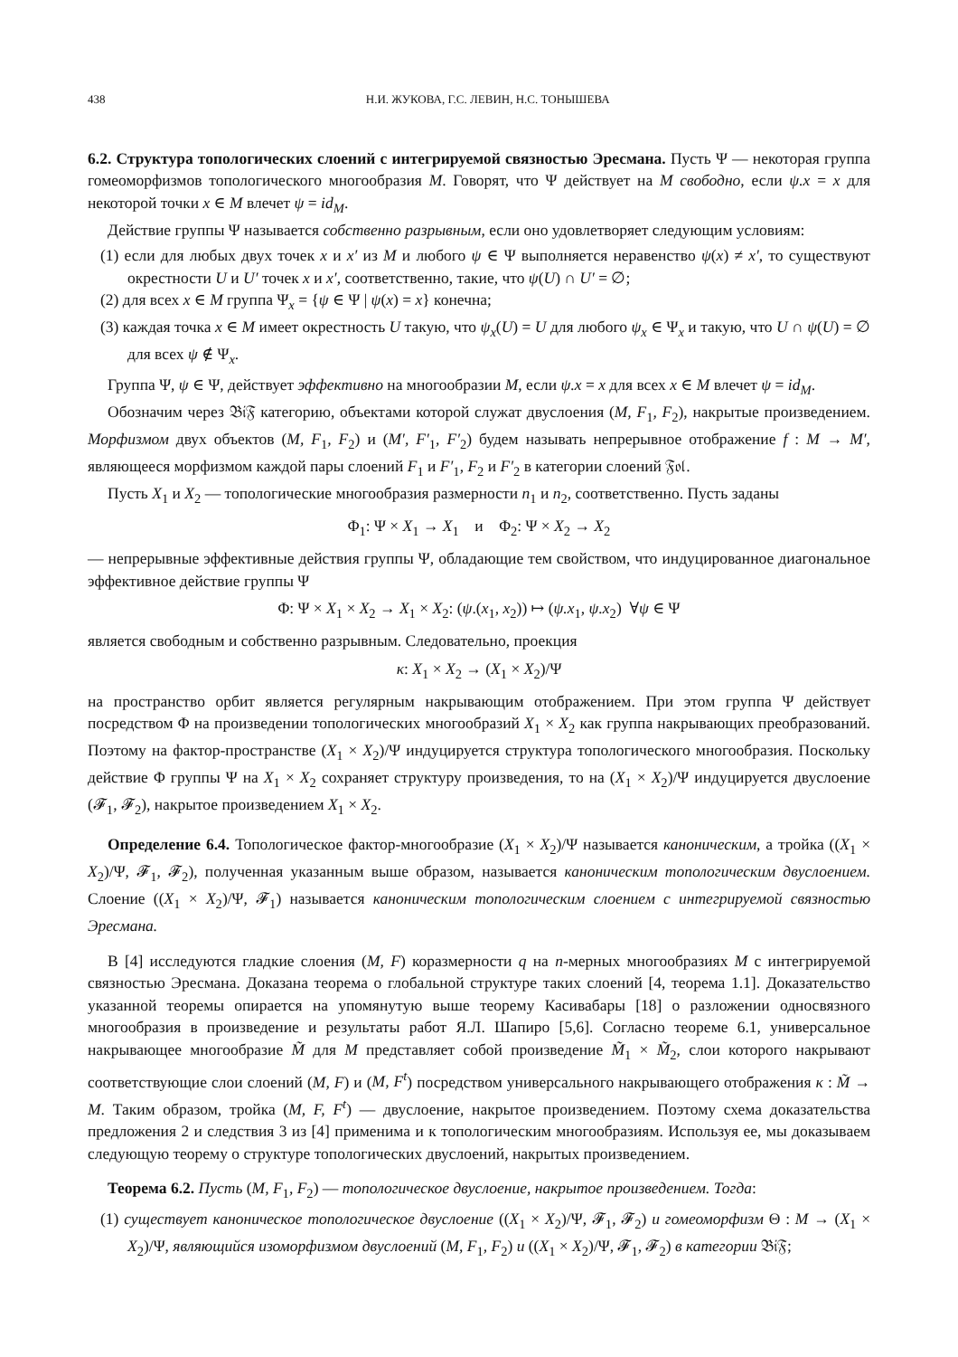438 Н.И. ЖУКОВА, Г.С. ЛЕВИН, Н.С. ТОНЫШЕВА
6.2. Структура топологических слоений с интегрируемой связностью Эресмана. Пусть Ψ — некоторая группа гомеоморфизмов топологического многообразия M. Говорят, что Ψ действует на M свободно, если ψ.x = x для некоторой точки x ∈ M влечет ψ = id<sub>M</sub>.
Действие группы Ψ называется собственно разрывным, если оно удовлетворяет следующим условиям:
(1) если для любых двух точек x и x′ из M и любого ψ ∈ Ψ выполняется неравенство ψ(x) ≠ x′, то существуют окрестности U и U′ точек x и x′, соответственно, такие, что ψ(U) ∩ U′ = ∅;
(2) для всех x ∈ M группа Ψ<sub>x</sub> = {ψ ∈ Ψ | ψ(x) = x} конечна;
(3) каждая точка x ∈ M имеет окрестность U такую, что ψ<sub>x</sub>(U) = U для любого ψ<sub>x</sub> ∈ Ψ<sub>x</sub> и такую, что U ∩ ψ(U) = ∅ для всех ψ ∉ Ψ<sub>x</sub>.
Группа Ψ, ψ ∈ Ψ, действует эффективно на многообразии M, если ψ.x = x для всех x ∈ M влечет ψ = id<sub>M</sub>.
Обозначим через 𝔅𝔦𝔉 категорию, объектами которой служат двуслоения (M, F<sub>1</sub>, F<sub>2</sub>), накрытые произведением. Морфизмом двух объектов (M, F<sub>1</sub>, F<sub>2</sub>) и (M′, F′<sub>1</sub>, F′<sub>2</sub>) будем называть непрерывное отображение f : M → M′, являющееся морфизмом каждой пары слоений F<sub>1</sub> и F′<sub>1</sub>, F<sub>2</sub> и F′<sub>2</sub> в категории слоений 𝔉𝔬𝔩.
Пусть X<sub>1</sub> и X<sub>2</sub> — топологические многообразия размерности n<sub>1</sub> и n<sub>2</sub>, соответственно. Пусть заданы
Φ<sub>1</sub>: Ψ × X<sub>1</sub> → X<sub>1</sub> и Φ<sub>2</sub>: Ψ × X<sub>2</sub> → X<sub>2</sub>
— непрерывные эффективные действия группы Ψ, обладающие тем свойством, что индуцированное диагональное эффективное действие группы Ψ
Φ: Ψ × X<sub>1</sub> × X<sub>2</sub> → X<sub>1</sub> × X<sub>2</sub>: (ψ.(x<sub>1</sub>, x<sub>2</sub>)) ↦ (ψ.x<sub>1</sub>, ψ.x<sub>2</sub>) ∀ψ ∈ Ψ
является свободным и собственно разрывным. Следовательно, проекция
κ: X<sub>1</sub> × X<sub>2</sub> → (X<sub>1</sub> × X<sub>2</sub>)/Ψ
на пространство орбит является регулярным накрывающим отображением. При этом группа Ψ действует посредством Φ на произведении топологических многообразий X<sub>1</sub> × X<sub>2</sub> как группа накрывающих преобразований. Поэтому на фактор-пространстве (X<sub>1</sub> × X<sub>2</sub>)/Ψ индуцируется структура топологического многообразия. Поскольку действие Φ группы Ψ на X<sub>1</sub> × X<sub>2</sub> сохраняет структуру произведения, то на (X<sub>1</sub> × X<sub>2</sub>)/Ψ индуцируется двуслоение (𝓕<sub>1</sub>, 𝓕<sub>2</sub>), накрытое произведением X<sub>1</sub> × X<sub>2</sub>.
Определение 6.4. Топологическое фактор-многообразие (X<sub>1</sub> × X<sub>2</sub>)/Ψ называется каноническим, а тройка ((X<sub>1</sub> × X<sub>2</sub>)/Ψ, 𝓕<sub>1</sub>, 𝓕<sub>2</sub>), полученная указанным выше образом, называется каноническим топологическим двуслоением. Слоение ((X<sub>1</sub> × X<sub>2</sub>)/Ψ, 𝓕<sub>1</sub>) называется каноническим топологическим слоением с интегрируемой связностью Эресмана.
В [4] исследуются гладкие слоения (M, F) коразмерности q на n-мерных многообразиях M с интегрируемой связностью Эресмана. Доказана теорема о глобальной структуре таких слоений [4, теорема 1.1]. Доказательство указанной теоремы опирается на упомянутую выше теорему Касивабары [18] о разложении односвязного многообразия в произведение и результаты работ Я.Л. Шапиро [5,6]. Согласно теореме 6.1, универсальное накрывающее многообразие M̃ для M представляет собой произведение M̃<sub>1</sub> × M̃<sub>2</sub>, слои которого накрывают соответствующие слои слоений (M, F) и (M, F<sup>t</sup>) посредством универсального накрывающего отображения κ : M̃ → M. Таким образом, тройка (M, F, F<sup>t</sup>) — двуслоение, накрытое произведением. Поэтому схема доказательства предложения 2 и следствия 3 из [4] применима и к топологическим многообразиям. Используя ее, мы доказываем следующую теорему о структуре топологических двуслоений, накрытых произведением.
Теорема 6.2. Пусть (M, F<sub>1</sub>, F<sub>2</sub>) — топологическое двуслоение, накрытое произведением. Тогда:
(1) существует каноническое топологическое двуслоение ((X<sub>1</sub> × X<sub>2</sub>)/Ψ, 𝓕<sub>1</sub>, 𝓕<sub>2</sub>) и гомеоморфизм Θ : M → (X<sub>1</sub> × X<sub>2</sub>)/Ψ, являющийся изоморфизмом двуслоений (M, F<sub>1</sub>, F<sub>2</sub>) и ((X<sub>1</sub> × X<sub>2</sub>)/Ψ, 𝓕<sub>1</sub>, 𝓕<sub>2</sub>) в категории 𝔅𝔦𝔉;